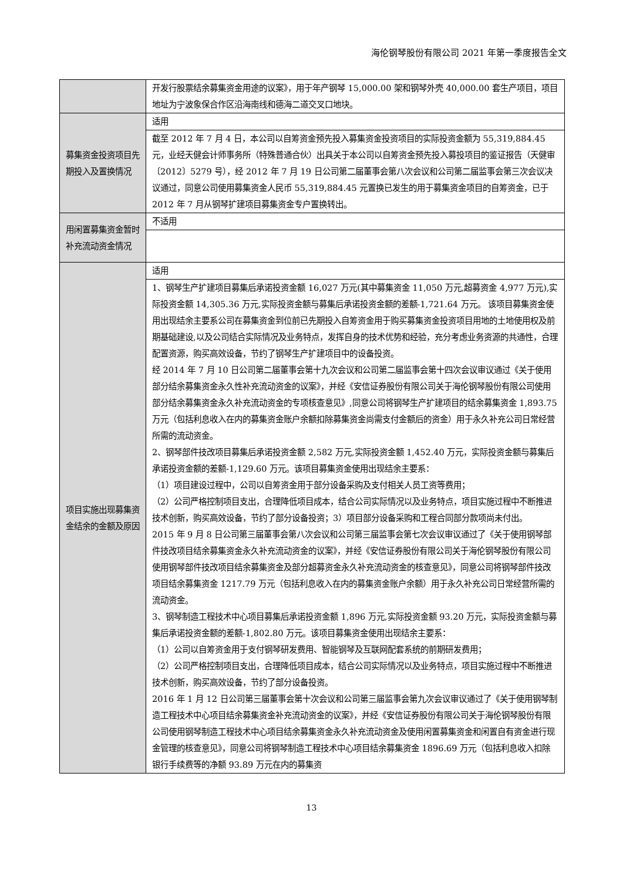海伦钢琴股份有限公司 2021 年第一季度报告全文
| | 开发行股票结余募集资金用途的议案》，用于年产钢琴 15,000.00 架和钢琴外壳 40,000.00 套生产项目，项目地址为宁波象保合作区沿海南线和德海二道交叉口地块。 |
| 募集资金投资项目先期投入及置换情况 | 适用 |
| | 截至 2012 年 7 月 4 日，本公司以自筹资金预先投入募集资金投资项目的实际投资金额为 55,319,884.45 元，业经天健会计师事务所（特殊普通合伙）出具关于本公司以自筹资金预先投入募投项目的鉴证报告（天健审〔2012〕5279 号），经 2012 年 7 月 19 日公司第二届董事会第八次会议和公司第二届监事会第三次会议决议通过，同意公司使用募集资金人民币 55,319,884.45 元置换已发生的用于募集资金项目的自筹资金，已于 2012 年 7 月从钢琴扩建项目募集资金专户置换转出。 |
| 用闲置募集资金暂时补充流动资金情况 | 不适用 |
| 项目实施出现募集资金结余的金额及原因 | 适用 |
| | 1、钢琴生产扩建项目募集后承诺投资金额 16,027 万元(其中募集资金 11,050 万元,超募资金 4,977 万元),实际投资金额 14,305.36 万元,实际投资金额与募集后承诺投资金额的差额-1,721.64 万元。 该项目募集资金使用出现结余主要系公司在募集资金到位前已先期投入自筹资金用于购买募集资金投资项目用地的土地使用权及前期基础建设,以及公司结合实际情况及业务特点，发挥自身的技术优势和经验，充分考虑业务资源的共通性，合理配置资源，购买高效设备，节约了钢琴生产扩建项目中的设备投资。 经 2014 年 7 月 10 日公司第二届董事会第十九次会议和公司第二届监事会第十四次会议审议通过《关于使用部分结余募集资金永久性补充流动资金的议案》，并经《安信证券股份有限公司关于海伦钢琴股份有限公司使用部分结余募集资金永久补充流动资金的专项核查意见》,同意公司将钢琴生产扩建项目的结余募集资金 1,893.75 万元（包括利息收入在内的募集资金账户余额扣除募集资金尚需支付金额后的资金）用于永久补充公司日常经营所需的流动资金。 2、钢琴部件技改项目募集后承诺投资金额 2,582 万元,实际投资金额 1,452.40 万元，实际投资金额与募集后承诺投资金额的差额-1,129.60 万元。该项目募集资金使用出现结余主要系： （1）项目建设过程中，公司以自筹资金用于部分设备采购及支付相关人员工资等费用； （2）公司严格控制项目支出，合理降低项目成本，结合公司实际情况以及业务特点，项目实施过程中不断推进技术创新，购买高效设备，节约了部分设备投资；3）项目部分设备采购和工程合同部分款项尚未付出。 2015 年 9 月 8 日公司第三届董事会第八次会议和公司第三届监事会第七次会议审议通过了《关于使用钢琴部件技改项目结余募集资金永久补充流动资金的议案》，并经《安信证券股份有限公司关于海伦钢琴股份有限公司使用钢琴部件技改项目结余募集资金及部分超募资金永久补充流动资金的核查意见》，同意公司将钢琴部件技改项目结余募集资金 1217.79 万元（包括利息收入在内的募集资金账户余额）用于永久补充公司日常经营所需的流动资金。 3、钢琴制造工程技术中心项目募集后承诺投资金额 1,896 万元,实际投资金额 93.20 万元，实际投资金额与募集后承诺投资金额的差额-1,802.80 万元。该项目募集资金使用出现结余主要系： （1）公司以自筹资金用于支付钢琴研发费用、智能钢琴及互联网配套系统的前期研发费用； （2）公司严格控制项目支出，合理降低项目成本，结合公司实际情况以及业务特点，项目实施过程中不断推进技术创新，购买高效设备，节约了部分设备投资。 2016 年 1 月 12 日公司第三届董事会第十次会议和公司第三届监事会第九次会议审议通过了《关于使用钢琴制造工程技术中心项目结余募集资金补充流动资金的议案》，并经《安信证券股份有限公司关于海伦钢琴股份有限公司使用钢琴制造工程技术中心项目结余募集资金永久补充流动资金及使用闲置募集资金和闲置自有资金进行现金管理的核查意见》，同意公司将钢琴制造工程技术中心项目结余募集资金 1896.69 万元（包括利息收入扣除银行手续费等的净额 93.89 万元在内的募集资 |
13